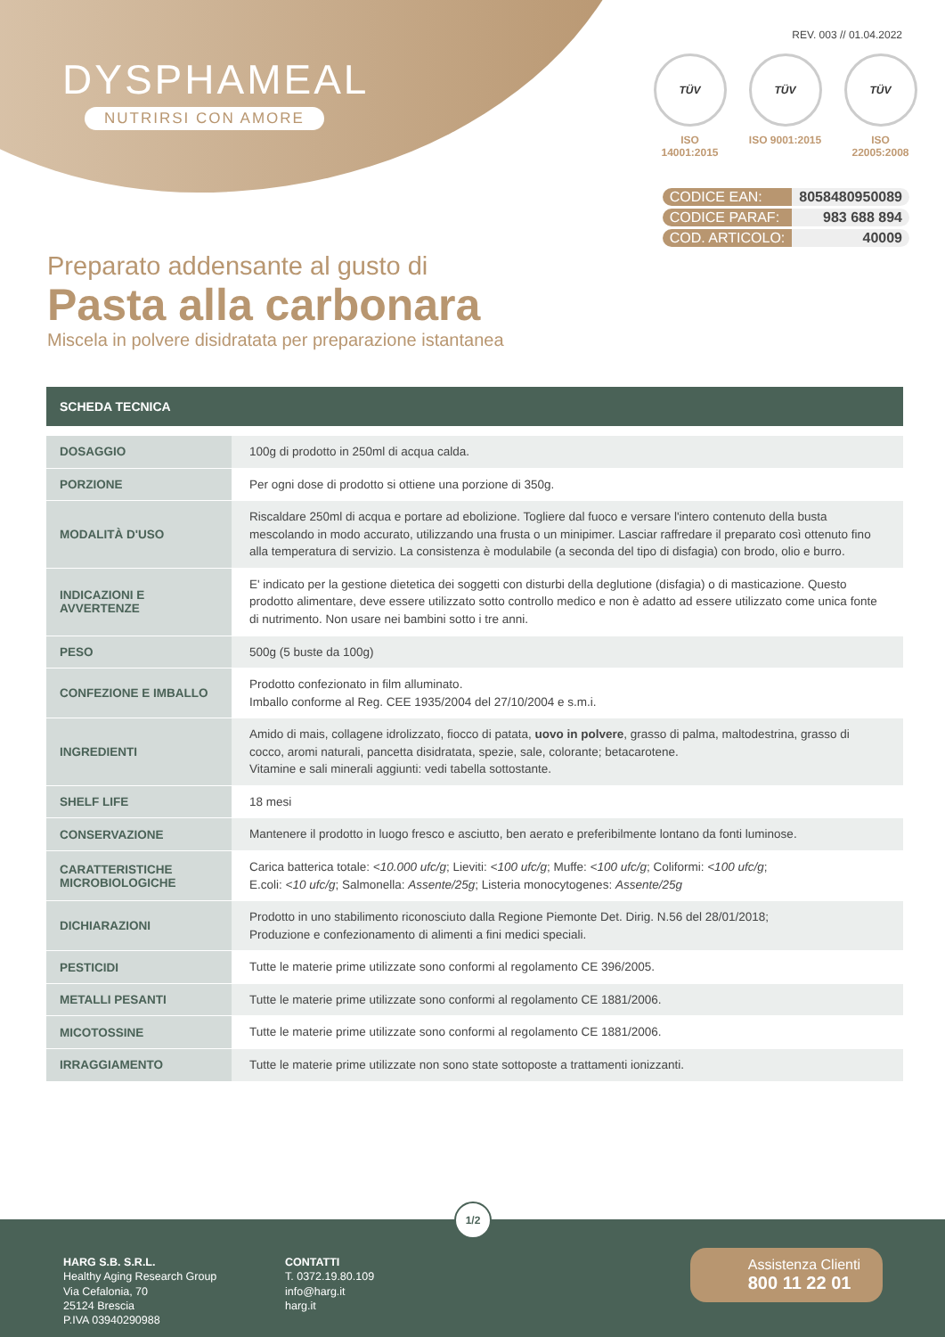DYSPHAMEAL
NUTRIRSI CON AMORE
REV. 003 // 01.04.2022
TÜV
ISO 14001:2015
TÜV
ISO 9001:2015
TÜV
ISO 22005:2008
| CODICE EAN: | 8058480950089 |
| CODICE PARAF: | 983 688 894 |
| COD. ARTICOLO: | 40009 |
Preparato addensante al gusto di
Pasta alla carbonara
Miscela in polvere disidratata per preparazione istantanea
SCHEDA TECNICA
| DOSAGGIO | 100g di prodotto in 250ml di acqua calda. |
| PORZIONE | Per ogni dose di prodotto si ottiene una porzione di 350g. |
| MODALITÀ D'USO | Riscaldare 250ml di acqua e portare ad ebolizione. Togliere dal fuoco e versare l'intero contenuto della busta mescolando in modo accurato, utilizzando una frusta o un minipimer. Lasciar raffredare il preparato così ottenuto fino alla temperatura di servizio. La consistenza è modulabile (a seconda del tipo di disfagia) con brodo, olio e burro. |
| INDICAZIONI E AVVERTENZE | E' indicato per la gestione dietetica dei soggetti con disturbi della deglutione (disfagia) o di masticazione. Questo prodotto alimentare, deve essere utilizzato sotto controllo medico e non è adatto ad essere utilizzato come unica fonte di nutrimento. Non usare nei bambini sotto i tre anni. |
| PESO | 500g (5 buste da 100g) |
| CONFEZIONE E IMBALLO | Prodotto confezionato in film alluminato. Imballo conforme al Reg. CEE 1935/2004 del 27/10/2004 e s.m.i. |
| INGREDIENTI | Amido di mais, collagene idrolizzato, fiocco di patata, uovo in polvere , grasso di palma, maltodestrina, grasso di cocco, aromi naturali, pancetta disidratata, spezie, sale, colorante; betacarotene. Vitamine e sali minerali aggiunti: vedi tabella sottostante. |
| SHELF LIFE | 18 mesi |
| CONSERVAZIONE | Mantenere il prodotto in luogo fresco e asciutto, ben aerato e preferibilmente lontano da fonti luminose. |
| CARATTERISTICHE MICROBIOLOGICHE | Carica batterica totale: <10.000 ufc/g ; Lieviti: <100 ufc/g ; Muffe: <100 ufc/g ; Coliformi: <100 ufc/g ; E.coli: <10 ufc/g ; Salmonella: Assente/25g ; Listeria monocytogenes: Assente/25g |
| DICHIARAZIONI | Prodotto in uno stabilimento riconosciuto dalla Regione Piemonte Det. Dirig. N.56 del 28/01/2018; Produzione e confezionamento di alimenti a fini medici speciali. |
| PESTICIDI | Tutte le materie prime utilizzate sono conformi al regolamento CE 396/2005. |
| METALLI PESANTI | Tutte le materie prime utilizzate sono conformi al regolamento CE 1881/2006. |
| MICOTOSSINE | Tutte le materie prime utilizzate sono conformi al regolamento CE 1881/2006. |
| IRRAGGIAMENTO | Tutte le materie prime utilizzate non sono state sottoposte a trattamenti ionizzanti. |
1/2
HARG S.B. S.R.L.
Healthy Aging Research Group
Via Cefalonia, 70
25124 Brescia
P.IVA 03940290988
CONTATTI
T. 0372.19.80.109
info@harg.it
harg.it
Assistenza Clienti
800 11 22 01